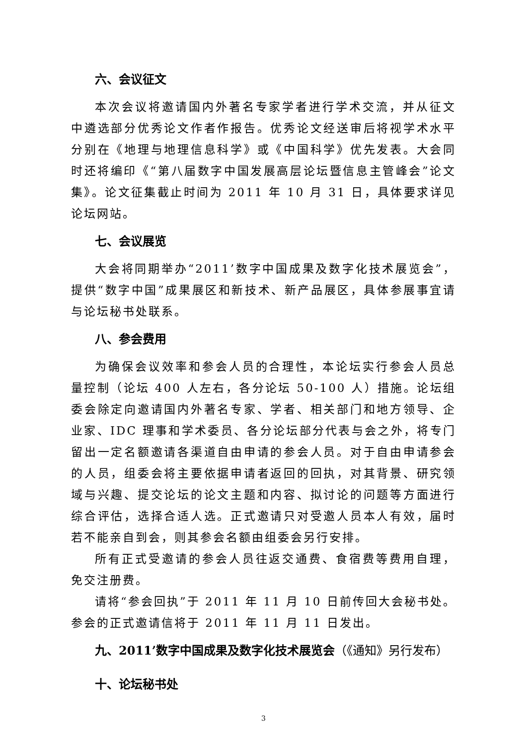六、会议征文
本次会议将邀请国内外著名专家学者进行学术交流，并从征文中遴选部分优秀论文作者作报告。优秀论文经送审后将视学术水平分别在《地理与地理信息科学》或《中国科学》优先发表。大会同时还将编印《“第八届数字中国发展高层论坛暨信息主管峰会”论文集》。论文征集截止时间为 2011 年 10 月 31 日，具体要求详见论坛网站。
七、会议展览
大会将同期举办“2011’数字中国成果及数字化技术展览会”，提供“数字中国”成果展区和新技术、新产品展区，具体参展事宜请与论坛秘书处联系。
八、参会费用
为确保会议效率和参会人员的合理性，本论坛实行参会人员总量控制（论坛 400 人左右，各分论坛 50-100 人）措施。论坛组委会除定向邀请国内外著名专家、学者、相关部门和地方领导、企业家、IDC 理事和学术委员、各分论坛部分代表与会之外，将专门留出一定名额邀请各渠道自由申请的参会人员。对于自由申请参会的人员，组委会将主要依据申请者返回的回执，对其背景、研究领域与兴趣、提交论坛的论文主题和内容、拟讨论的问题等方面进行综合评估，选择合适人选。正式邀请只对受邀人员本人有效，届时若不能亲自到会，则其参会名额由组委会另行安排。
所有正式受邀请的参会人员往返交通费、食宿费等费用自理，免交注册费。
请将“参会回执”于 2011 年 11 月 10 日前传回大会秘书处。参会的正式邀请信将于 2011 年 11 月 11 日发出。
九、2011’数字中国成果及数字化技术展览会（《通知》另行发布）
十、论坛秘书处
3